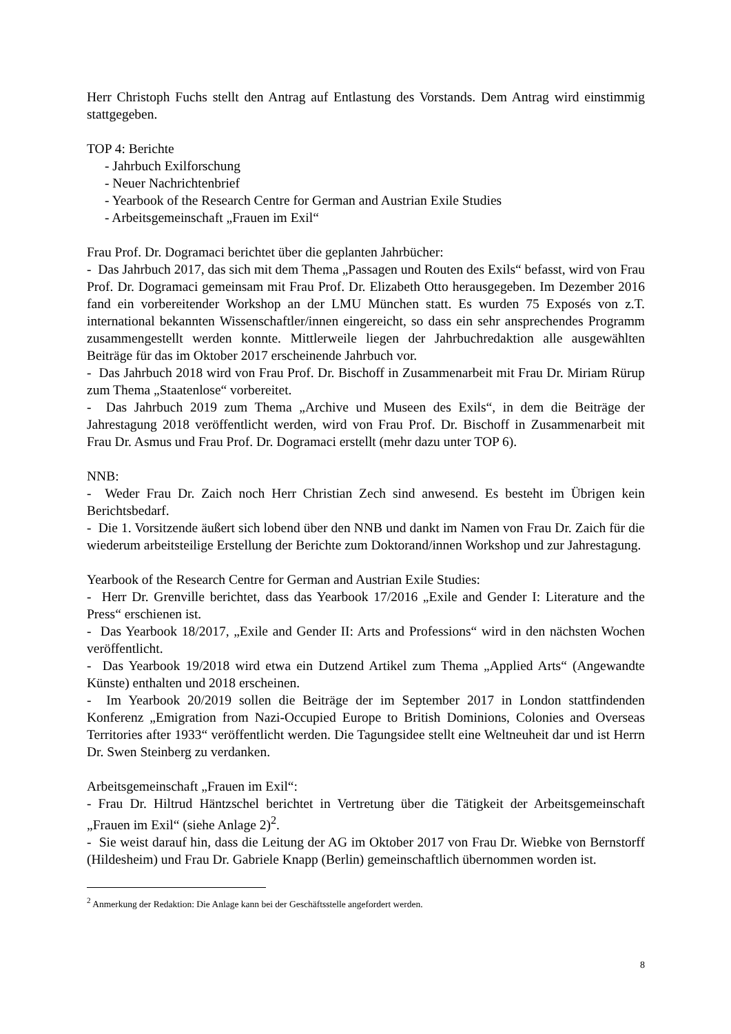Herr Christoph Fuchs stellt den Antrag auf Entlastung des Vorstands. Dem Antrag wird einstimmig stattgegeben.
TOP 4: Berichte
- Jahrbuch Exilforschung
- Neuer Nachrichtenbrief
- Yearbook of the Research Centre for German and Austrian Exile Studies
- Arbeitsgemeinschaft „Frauen im Exil“
Frau Prof. Dr. Dogramaci berichtet über die geplanten Jahrbücher:
- Das Jahrbuch 2017, das sich mit dem Thema „Passagen und Routen des Exils“ befasst, wird von Frau Prof. Dr. Dogramaci gemeinsam mit Frau Prof. Dr. Elizabeth Otto herausgegeben. Im Dezember 2016 fand ein vorbereitender Workshop an der LMU München statt. Es wurden 75 Exposés von z.T. international bekannten Wissenschaftler/innen eingereicht, so dass ein sehr ansprechendes Programm zusammengestellt werden konnte. Mittlerweile liegen der Jahrbuchredaktion alle ausgewählten Beiträge für das im Oktober 2017 erscheinende Jahrbuch vor.
- Das Jahrbuch 2018 wird von Frau Prof. Dr. Bischoff in Zusammenarbeit mit Frau Dr. Miriam Rürup zum Thema „Staatenlose“ vorbereitet.
- Das Jahrbuch 2019 zum Thema „Archive und Museen des Exils“, in dem die Beiträge der Jahrestagung 2018 veröffentlicht werden, wird von Frau Prof. Dr. Bischoff in Zusammenarbeit mit Frau Dr. Asmus und Frau Prof. Dr. Dogramaci erstellt (mehr dazu unter TOP 6).
NNB:
- Weder Frau Dr. Zaich noch Herr Christian Zech sind anwesend. Es besteht im Übrigen kein Berichtsbedarf.
- Die 1. Vorsitzende äußert sich lobend über den NNB und dankt im Namen von Frau Dr. Zaich für die wiederum arbeitsteilige Erstellung der Berichte zum Doktorand/innen Workshop und zur Jahrestagung.
Yearbook of the Research Centre for German and Austrian Exile Studies:
- Herr Dr. Grenville berichtet, dass das Yearbook 17/2016 „Exile and Gender I: Literature and the Press“ erschienen ist.
- Das Yearbook 18/2017, „Exile and Gender II: Arts and Professions“ wird in den nächsten Wochen veröffentlicht.
- Das Yearbook 19/2018 wird etwa ein Dutzend Artikel zum Thema „Applied Arts“ (Angewandte Künste) enthalten und 2018 erscheinen.
- Im Yearbook 20/2019 sollen die Beiträge der im September 2017 in London stattfindenden Konferenz „Emigration from Nazi-Occupied Europe to British Dominions, Colonies and Overseas Territories after 1933“ veröffentlicht werden. Die Tagungsidee stellt eine Weltneuheit dar und ist Herrn Dr. Swen Steinberg zu verdanken.
Arbeitsgemeinschaft „Frauen im Exil“:
- Frau Dr. Hiltrud Häntzschel berichtet in Vertretung über die Tätigkeit der Arbeitsgemeinschaft „Frauen im Exil“ (siehe Anlage 2)<sup>2</sup>.
- Sie weist darauf hin, dass die Leitung der AG im Oktober 2017 von Frau Dr. Wiebke von Bernstorff (Hildesheim) und Frau Dr. Gabriele Knapp (Berlin) gemeinschaftlich übernommen worden ist.
<sup>2</sup> Anmerkung der Redaktion: Die Anlage kann bei der Geschäftsstelle angefordert werden.
8